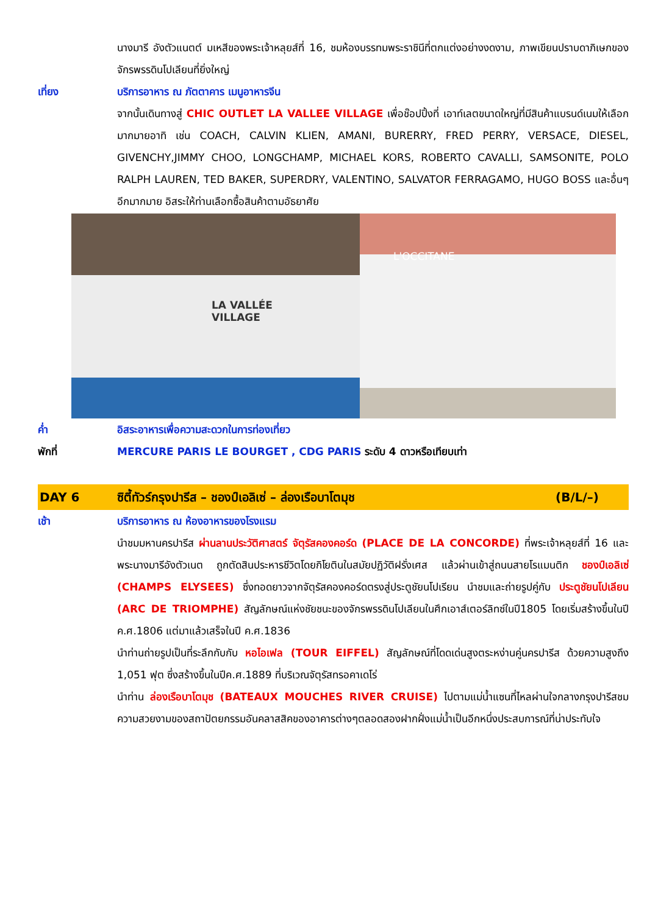นางมารี อังตัวแนตต์ มเหสีของพระเจ้าหลุยส์ที่ 16, ชมห้องบรรทมพระราชินีที่ตกแต่งอย่างงดงาม, ภาพเขียนปราบดาภิเษกของจักรพรรดินโปเลียนที่ยิ่งใหญ่
เที่ยง บริการอาหาร ณ ภัตตาคาร เมนูอาหารจีน
จากนั้นเดินทางสู่ CHIC OUTLET LA VALLEE VILLAGE เพื่อช๊อปปิ้งที่ เอาท์เลตขนาดใหญ่ที่มีสินค้าแบรนด์เนมให้เลือกมากมายอาทิ เช่น COACH, CALVIN KLIEN, AMANI, BURERRY, FRED PERRY, VERSACE, DIESEL, GIVENCHY,JIMMY CHOO, LONGCHAMP, MICHAEL KORS, ROBERTO CAVALLI, SAMSONITE, POLO RALPH LAUREN, TED BAKER, SUPERDRY, VALENTINO, SALVATOR FERRAGAMO, HUGO BOSS และอื่นๆอีกมากมาย อิสระให้ท่านเลือกซื้อสินค้าตามอัธยาศัย
LA VALLÉE
VILLAGE
L'OCCITANE
ค่ำ อิสระอาหารเพื่อความสะดวกในการท่องเที่ยว
พักที่ MERCURE PARIS LE BOURGET , CDG PARIS ระดับ 4 ดาวหรือเทียบเท่า
DAY 6 ซิตี้ทัวร์กรุงปารีส – ชองป์เอลิเซ่ – ล่องเรือบาโตมุช
(B/L/–)
เช้า บริการอาหาร ณ ห้องอาหารของโรงแรม
นำชมมหานครปารีส ผ่านลานประวัติศาสตร์ จัตุรัสคองคอร์ด (PLACE DE LA CONCORDE) ที่พระเจ้าหลุยส์ที่ 16 และพระนางมารีอังตัวเนต ถูกตัดสินประหารชีวิตโดยกิโยตินในสมัยปฏิวัติฝรั่งเศส แล้วผ่านเข้าสู่ถนนสายโรแมนติก ชองป์เอลิเซ่ (CHAMPS ELYSEES) ซึ่งทอดยาวจากจัตุรัสคองคอร์ดตรงสู่ประตูชัยนโปเรียน นำชมและถ่ายรูปคู่กับ ประตูชัยนโปเลียน (ARC DE TRIOMPHE) สัญลักษณ์แห่งชัยชนะของจักรพรรดินโปเลียนในศึกเอาส์เตอร์ลิทซ์ในปี1805 โดยเริ่มสร้างขึ้นในปี ค.ศ.1806 แต่มาแล้วเสร็จในปี ค.ศ.1836
นำท่านถ่ายรูปเป็นที่ระลึกกับกับ หอไอเฟล (TOUR EIFFEL) สัญลักษณ์ที่โดดเด่นสูงตระหง่านคู่นครปารีส ด้วยความสูงถึง 1,051 ฟุต ซึ่งสร้างขึ้นในปีค.ศ.1889 ที่บริเวณจัตุรัสทรอคาเดโร่
นำท่าน ล่องเรือบาโตมุช (BATEAUX MOUCHES RIVER CRUISE) ไปตามแม่น้ำแซนที่ไหลผ่านใจกลางกรุงปารีสชมความสวยงามของสถาปัตยกรรมอันคลาสสิคของอาคารต่างๆตลอดสองฝากฝั่งแม่น้ำเป็นอีกหนึ่งประสบการณ์ที่น่าประทับใจ